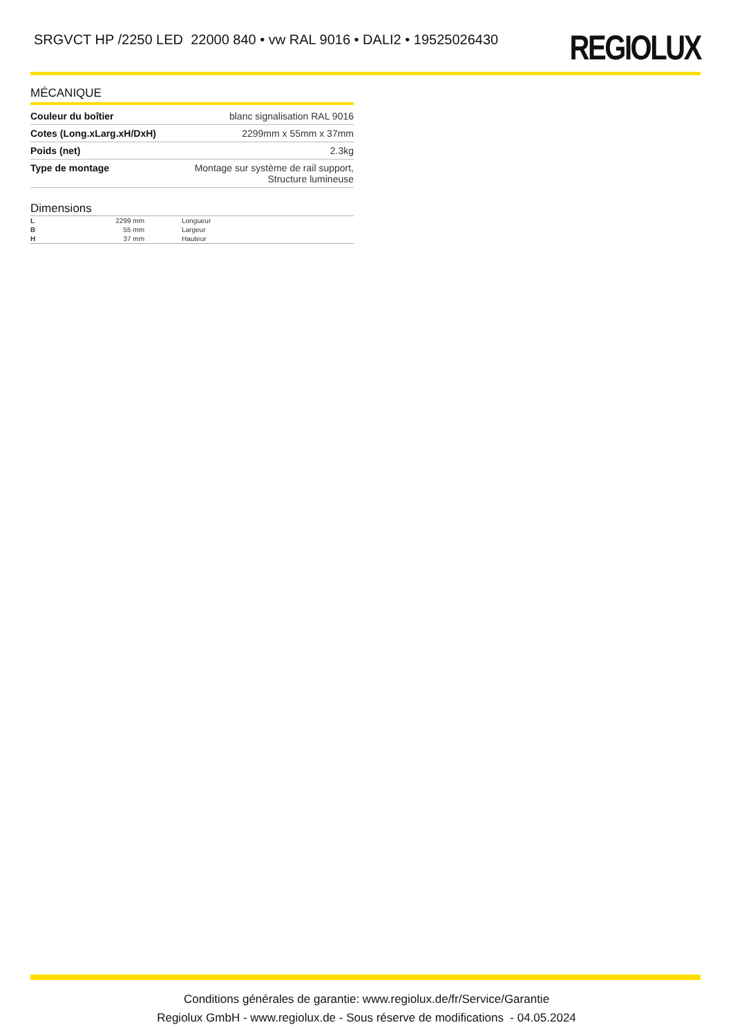SRGVCT HP /2250 LED 22000 840 • vw RAL 9016 • DALI2 • 19525026430
REGIOLUX
MÉCANIQUE
| Couleur du boîtier | blanc signalisation RAL 9016 |
| Cotes (Long.xLarg.xH/DxH) | 2299mm x 55mm x 37mm |
| Poids (net) | 2.3kg |
| Type de montage | Montage sur système de rail support, Structure lumineuse |
Dimensions
| L | 2299 mm | Longueur |
| B | 55 mm | Largeur |
| H | 37 mm | Hauteur |
Conditions générales de garantie: www.regiolux.de/fr/Service/Garantie
Regiolux GmbH - www.regiolux.de - Sous réserve de modifications - 04.05.2024